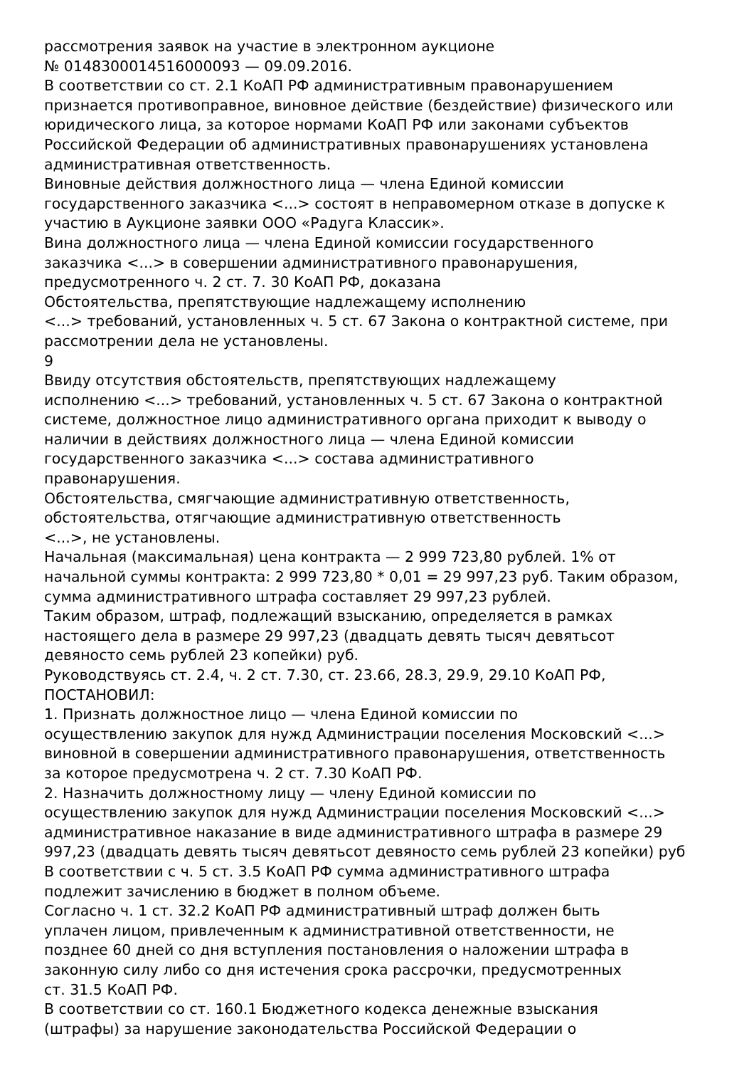рассмотрения заявок на участие в электронном аукционе
№ 0148300014516000093 — 09.09.2016.
В соответствии со ст. 2.1 КоАП РФ административным правонарушением
признается противоправное, виновное действие (бездействие) физического или
юридического лица, за которое нормами КоАП РФ или законами субъектов
Российской Федерации об административных правонарушениях установлена
административная ответственность.
Виновные действия должностного лица — члена Единой комиссии
государственного заказчика <...> состоят в неправомерном отказе в допуске к
участию в Аукционе заявки ООО «Радуга Классик».
Вина должностного лица — члена Единой комиссии государственного
заказчика <...> в совершении административного правонарушения,
предусмотренного ч. 2 ст. 7. 30 КоАП РФ, доказана
Обстоятельства, препятствующие надлежащему исполнению
<...> требований, установленных ч. 5 ст. 67 Закона о контрактной системе, при
рассмотрении дела не установлены.
9
Ввиду отсутствия обстоятельств, препятствующих надлежащему
исполнению <...> требований, установленных ч. 5 ст. 67 Закона о контрактной
системе, должностное лицо административного органа приходит к выводу о
наличии в действиях должностного лица — члена Единой комиссии
государственного заказчика <...> состава административного
правонарушения.
Обстоятельства, смягчающие административную ответственность,
обстоятельства, отягчающие административную ответственность
<...>, не установлены.
Начальная (максимальная) цена контракта — 2 999 723,80 рублей. 1% от
начальной суммы контракта: 2 999 723,80 * 0,01 = 29 997,23 руб. Таким образом,
сумма административного штрафа составляет 29 997,23 рублей.
Таким образом, штраф, подлежащий взысканию, определяется в рамках
настоящего дела в размере 29 997,23 (двадцать девять тысяч девятьсот
девяносто семь рублей 23 копейки) руб.
Руководствуясь ст. 2.4, ч. 2 ст. 7.30, ст. 23.66, 28.3, 29.9, 29.10 КоАП РФ,
ПОСТАНОВИЛ:
1. Признать должностное лицо — члена Единой комиссии по
осуществлению закупок для нужд Администрации поселения Московский <...>
виновной в совершении административного правонарушения, ответственность
за которое предусмотрена ч. 2 ст. 7.30 КоАП РФ.
2. Назначить должностному лицу — члену Единой комиссии по
осуществлению закупок для нужд Администрации поселения Московский <...>
административное наказание в виде административного штрафа в размере 29
997,23 (двадцать девять тысяч девятьсот девяносто семь рублей 23 копейки) руб
В соответствии с ч. 5 ст. 3.5 КоАП РФ сумма административного штрафа
подлежит зачислению в бюджет в полном объеме.
Согласно ч. 1 ст. 32.2 КоАП РФ административный штраф должен быть
уплачен лицом, привлеченным к административной ответственности, не
позднее 60 дней со дня вступления постановления о наложении штрафа в
законную силу либо со дня истечения срока рассрочки, предусмотренных
ст. 31.5 КоАП РФ.
В соответствии со ст. 160.1 Бюджетного кодекса денежные взыскания
(штрафы) за нарушение законодательства Российской Федерации о